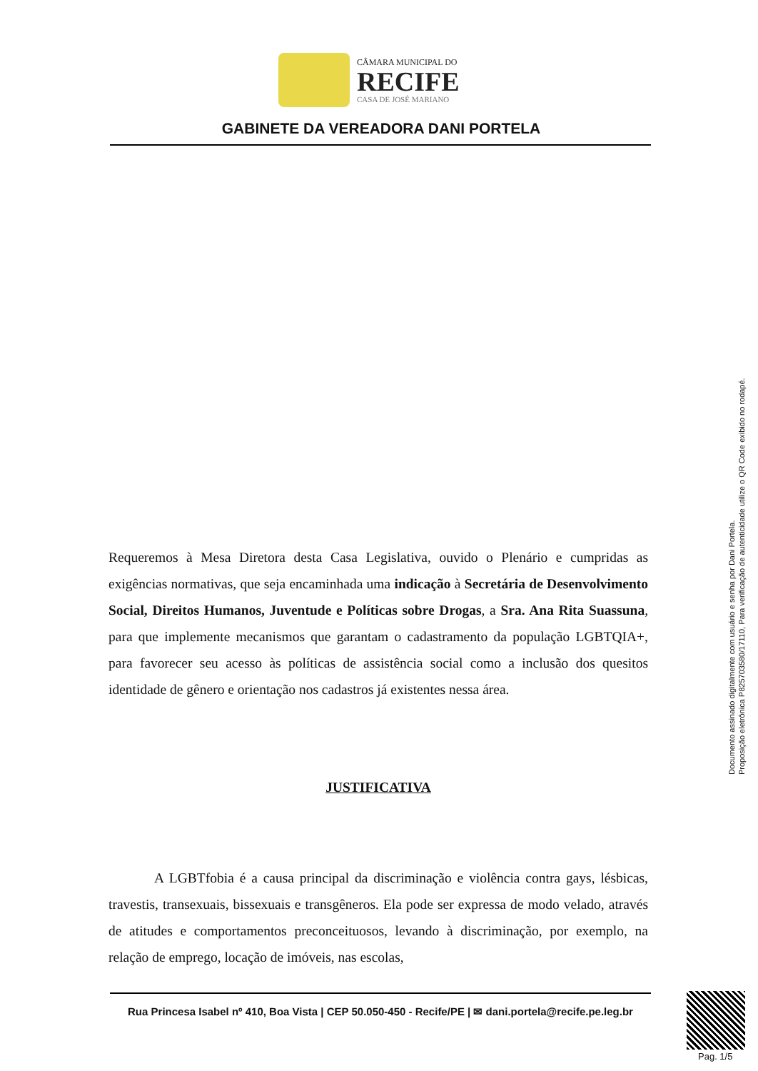CÂMARA MUNICIPAL DO
RECIFE
CASA DE JOSÉ MARIANO
GABINETE DA VEREADORA DANI PORTELA
Requeremos à Mesa Diretora desta Casa Legislativa, ouvido o Plenário e cumpridas as exigências normativas, que seja encaminhada uma indicação à Secretária de Desenvolvimento Social, Direitos Humanos, Juventude e Políticas sobre Drogas, a Sra. Ana Rita Suassuna, para que implemente mecanismos que garantam o cadastramento da população LGBTQIA+, para favorecer seu acesso às políticas de assistência social como a inclusão dos quesitos identidade de gênero e orientação nos cadastros já existentes nessa área.
JUSTIFICATIVA
A LGBTfobia é a causa principal da discriminação e violência contra gays, lésbicas, travestis, transexuais, bissexuais e transgêneros. Ela pode ser expressa de modo velado, através de atitudes e comportamentos preconceituosos, levando à discriminação, por exemplo, na relação de emprego, locação de imóveis, nas escolas,
Rua Princesa Isabel nº 410, Boa Vista | CEP 50.050-450 - Recife/PE | ✉ dani.portela@recife.pe.leg.br
Documento assinado digitalmente com usuário e senha por Dani Portela.
Proposição eletrônica P825703580/17110, Para verificação de autenticidade utilize o QR Code exibido no rodapé.
Pag. 1/5